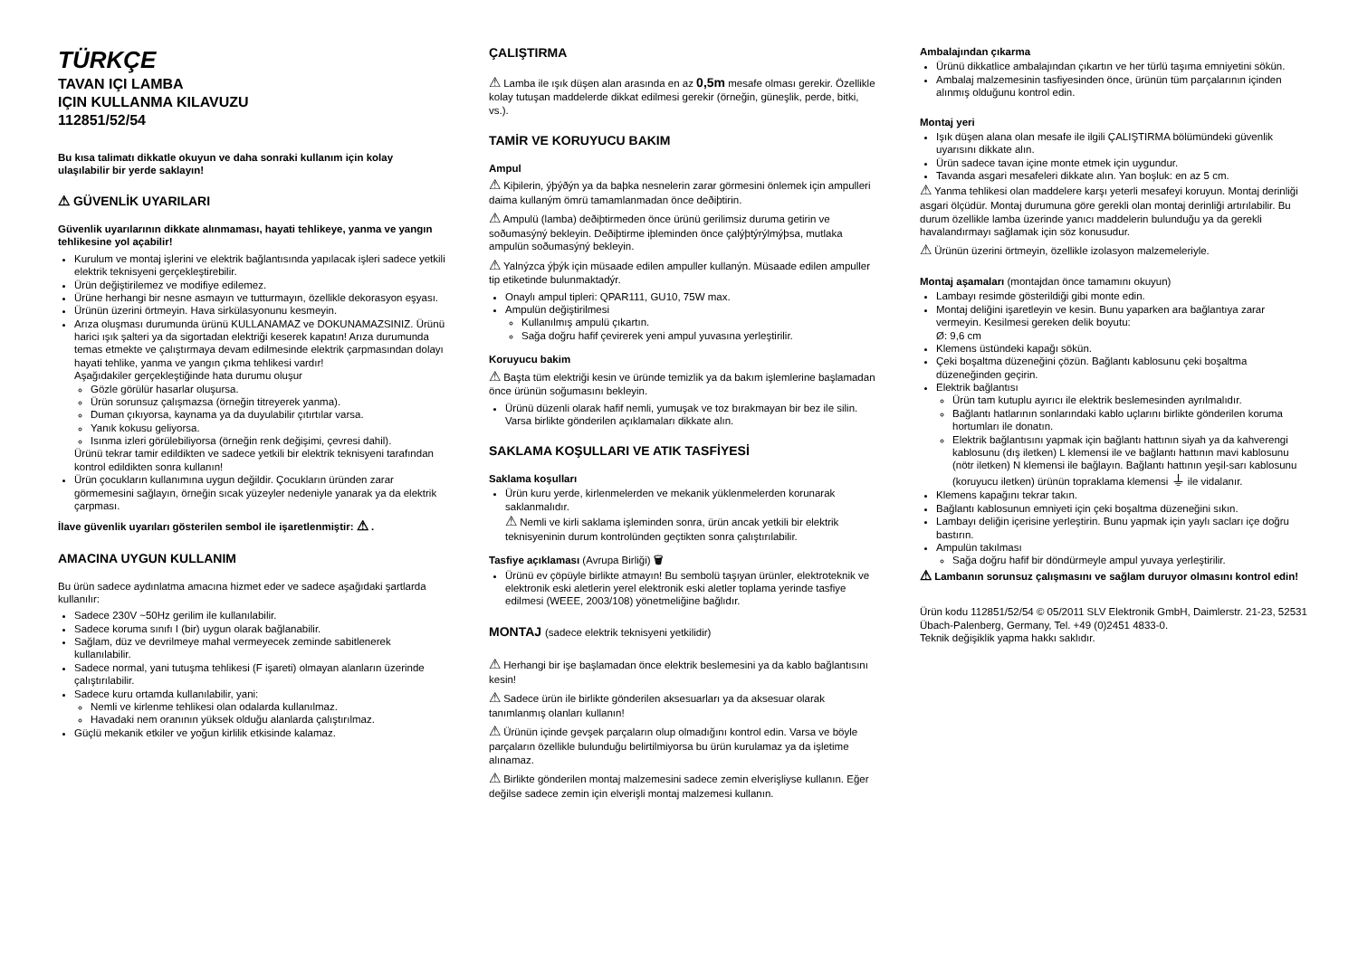TÜRKÇE
TAVAN IÇI LAMBA
IÇIN KULLANMA KILAVUZU
112851/52/54
Bu kısa talimatı dikkatle okuyun ve daha sonraki kullanım için kolay ulaşılabilir bir yerde saklayın!
⚠ GÜVENLİK UYARILARI
Güvenlik uyarılarının dikkate alınmaması, hayati tehlikeye, yanma ve yangın tehlikesine yol açabilir!
Kurulum ve montaj işlerini ve elektrik bağlantısında yapılacak işleri sadece yetkili elektrik teknisyeni gerçekleştirebilir.
Ürün değiştirilemez ve modifiye edilemez.
Ürüne herhangi bir nesne asmayın ve tutturmayın, özellikle dekorasyon eşyası.
Ürünün üzerini örtmeyin. Hava sirkülasyonunu kesmeyin.
Arıza oluşması durumunda ürünü KULLANAMAZ ve DOKUNAMAZSINIZ. Ürünü harici ışık şalteri ya da sigortadan elektriği keserek kapatın! Arıza durumunda temas etmekte ve çalıştırmaya devam edilmesinde elektrik çarpmasından dolayı hayati tehlike, yanma ve yangın çıkma tehlikesi vardır!
Aşağıdakiler gerçekleştiğinde hata durumu oluşur
Gözle görülür hasarlar oluşursa.
Ürün sorunsuz çalışmazsa (örneğin titreyerek yanma).
Duman çıkıyorsa, kaynama ya da duyulabilir çıtırtılar varsa.
Yanık kokusu geliyorsa.
Isınma izleri görülebiliyorsa (örneğin renk değişimi, çevresi dahil).
Ürünü tekrar tamir edildikten ve sadece yetkili bir elektrik teknisyeni tarafından kontrol edildikten sonra kullanın!
Ürün çocukların kullanımına uygun değildir. Çocukların üründen zarar görmemesini sağlayın, örneğin sıcak yüzeyler nedeniyle yanarak ya da elektrik çarpması.
İlave güvenlik uyarıları gösterilen sembol ile işaretlenmiştir: ⚠ .
AMACINA UYGUN KULLANIM
Bu ürün sadece aydınlatma amacına hizmet eder ve sadece aşağıdaki şartlarda kullanılır:
Sadece 230V ~50Hz gerilim ile kullanılabilir.
Sadece koruma sınıfı I (bir) uygun olarak bağlanabilir.
Sağlam, düz ve devrilmeye mahal vermeyecek zeminde sabitlenerek kullanılabilir.
Sadece normal, yani tutuşma tehlikesi (F işareti) olmayan alanların üzerinde çalıştırılabilir.
Sadece kuru ortamda kullanılabilir, yani:
Nemli ve kirlenme tehlikesi olan odalarda kullanılmaz.
Havadaki nem oranının yüksek olduğu alanlarda çalıştırılmaz.
Güçlü mekanik etkiler ve yoğun kirlilik etkisinde kalamaz.
ÇALIŞTIRMA
⚠ Lamba ile ışık düşen alan arasında en az 0,5m mesafe olması gerekir. Özellikle kolay tutuşan maddelerde dikkat edilmesi gerekir (örneğin, güneşlik, perde, bitki, vs.).
TAMİR VE KORUYUCU BAKIM
Ampul
⚠ Kiþilerin, ýþýðýn ya da baþka nesnelerin zarar görmesini önlemek için ampulleri daima kullaným ömrü tamamlanmadan önce deðiþtirin.
⚠ Ampulü (lamba) deðiþtirmeden önce ürünü gerilimsiz duruma getirin ve soðumasýný bekleyin. Deðiþtirme iþleminden önce çalýþtýrýlmýþsa, mutlaka ampulün soðumasýný bekleyin.
⚠ Yalnýzca ýþýk için müsaade edilen ampuller kullanýn. Müsaade edilen ampuller tip etiketinde bulunmaktadýr.
Onaylı ampul tipleri: QPAR111, GU10, 75W max.
Ampulün değiştirilmesi
Kullanılmış ampulü çıkartın.
Sağa doğru hafif çevirerek yeni ampul yuvasına yerleştirilir.
Koruyucu bakim
⚠ Başta tüm elektriği kesin ve üründe temizlik ya da bakım işlemlerine başlamadan önce ürünün soğumasını bekleyin.
Ürünü düzenli olarak hafif nemli, yumuşak ve toz bırakmayan bir bez ile silin. Varsa birlikte gönderilen açıklamaları dikkate alın.
SAKLAMA KOŞULLARI VE ATIK TASFİYESİ
Saklama koşulları
Ürün kuru yerde, kirlenmelerden ve mekanik yüklenmelerden korunarak saklanmalıdır.
⚠ Nemli ve kirli saklama işleminden sonra, ürün ancak yetkili bir elektrik teknisyeninin durum kontrolünden geçtikten sonra çalıştırılabilir.
Tasfiye açıklaması (Avrupa Birliği) 🗑
Ürünü ev çöpüyle birlikte atmayın! Bu sembolü taşıyan ürünler, elektroteknik ve elektronik eski aletlerin yerel elektronik eski aletler toplama yerinde tasfiye edilmesi (WEEE, 2003/108) yönetmeliğine bağlıdır.
MONTAJ (sadece elektrik teknisyeni yetkilidir)
⚠ Herhangi bir işe başlamadan önce elektrik beslemesini ya da kablo bağlantısını kesin!
⚠ Sadece ürün ile birlikte gönderilen aksesuarları ya da aksesuar olarak tanımlanmış olanları kullanın!
⚠ Ürünün içinde gevşek parçaların olup olmadığını kontrol edin. Varsa ve böyle parçaların özellikle bulunduğu belirtilmiyorsa bu ürün kurulamaz ya da işletime alınamaz.
⚠ Birlikte gönderilen montaj malzemesini sadece zemin elverişliyse kullanın. Eğer değilse sadece zemin için elverişli montaj malzemesi kullanın.
Ambalajından çıkarma
Ürünü dikkatlice ambalajından çıkartın ve her türlü taşıma emniyetini sökün.
Ambalaj malzemesinin tasfiyesinden önce, ürünün tüm parçalarının içinden alınmış olduğunu kontrol edin.
Montaj yeri
Işık düşen alana olan mesafe ile ilgili ÇALIŞTIRMA bölümündeki güvenlik uyarısını dikkate alın.
Ürün sadece tavan içine monte etmek için uygundur.
Tavanda asgari mesafeleri dikkate alın. Yan boşluk: en az 5 cm.
⚠ Yanma tehlikesi olan maddelere karşı yeterli mesafeyi koruyun. Montaj derinliği asgari ölçüdür. Montaj durumuna göre gerekli olan montaj derinliği artırılabilir. Bu durum özellikle lamba üzerinde yanıcı maddelerin bulunduğu ya da gerekli havalandırmayı sağlamak için söz konusudur.
⚠ Ürünün üzerini örtmeyin, özellikle izolasyon malzemeleriyle.
Montaj aşamaları (montajdan önce tamamını okuyun)
Lambayı resimde gösterildiği gibi monte edin.
Montaj deliğini işaretleyin ve kesin. Bunu yaparken ara bağlantıya zarar vermeyin. Kesilmesi gereken delik boyutu:
Ø: 9,6 cm
Klemens üstündeki kapağı sökün.
Çeki boşaltma düzeneğini çözün. Bağlantı kablosunu çeki boşaltma düzeneğinden geçirin.
Elektrik bağlantısı
Ürün tam kutuplu ayırıcı ile elektrik beslemesinden ayrılmalıdır.
Bağlantı hatlarının sonlarındaki kablo uçlarını birlikte gönderilen koruma hortumları ile donatın.
Elektrik bağlantısını yapmak için bağlantı hattının siyah ya da kahverengi kablosunu (dış iletken) L klemensi ile ve bağlantı hattının mavi kablosunu (nötr iletken) N klemensi ile bağlayın. Bağlantı hattının yeşil-sarı kablosunu (koruyucu iletken) ürünün topraklama klemensi ⏚ ile vidalanır.
Klemens kapağını tekrar takın.
Bağlantı kablosunun emniyeti için çeki boşaltma düzeneğini sıkın.
Lambayı deliğin içerisine yerleştirin. Bunu yapmak için yaylı sacları içe doğru bastırın.
Ampulün takılması
Sağa doğru hafif bir döndürmeyle ampul yuvaya yerleştirilir.
⚠ Lambanın sorunsuz çalışmasını ve sağlam duruyor olmasını kontrol edin!
Ürün kodu 112851/52/54 © 05/2011 SLV Elektronik GmbH, Daimlerstr. 21-23, 52531 Übach-Palenberg, Germany, Tel. +49 (0)2451 4833-0.
Teknik değişiklik yapma hakkı saklıdır.